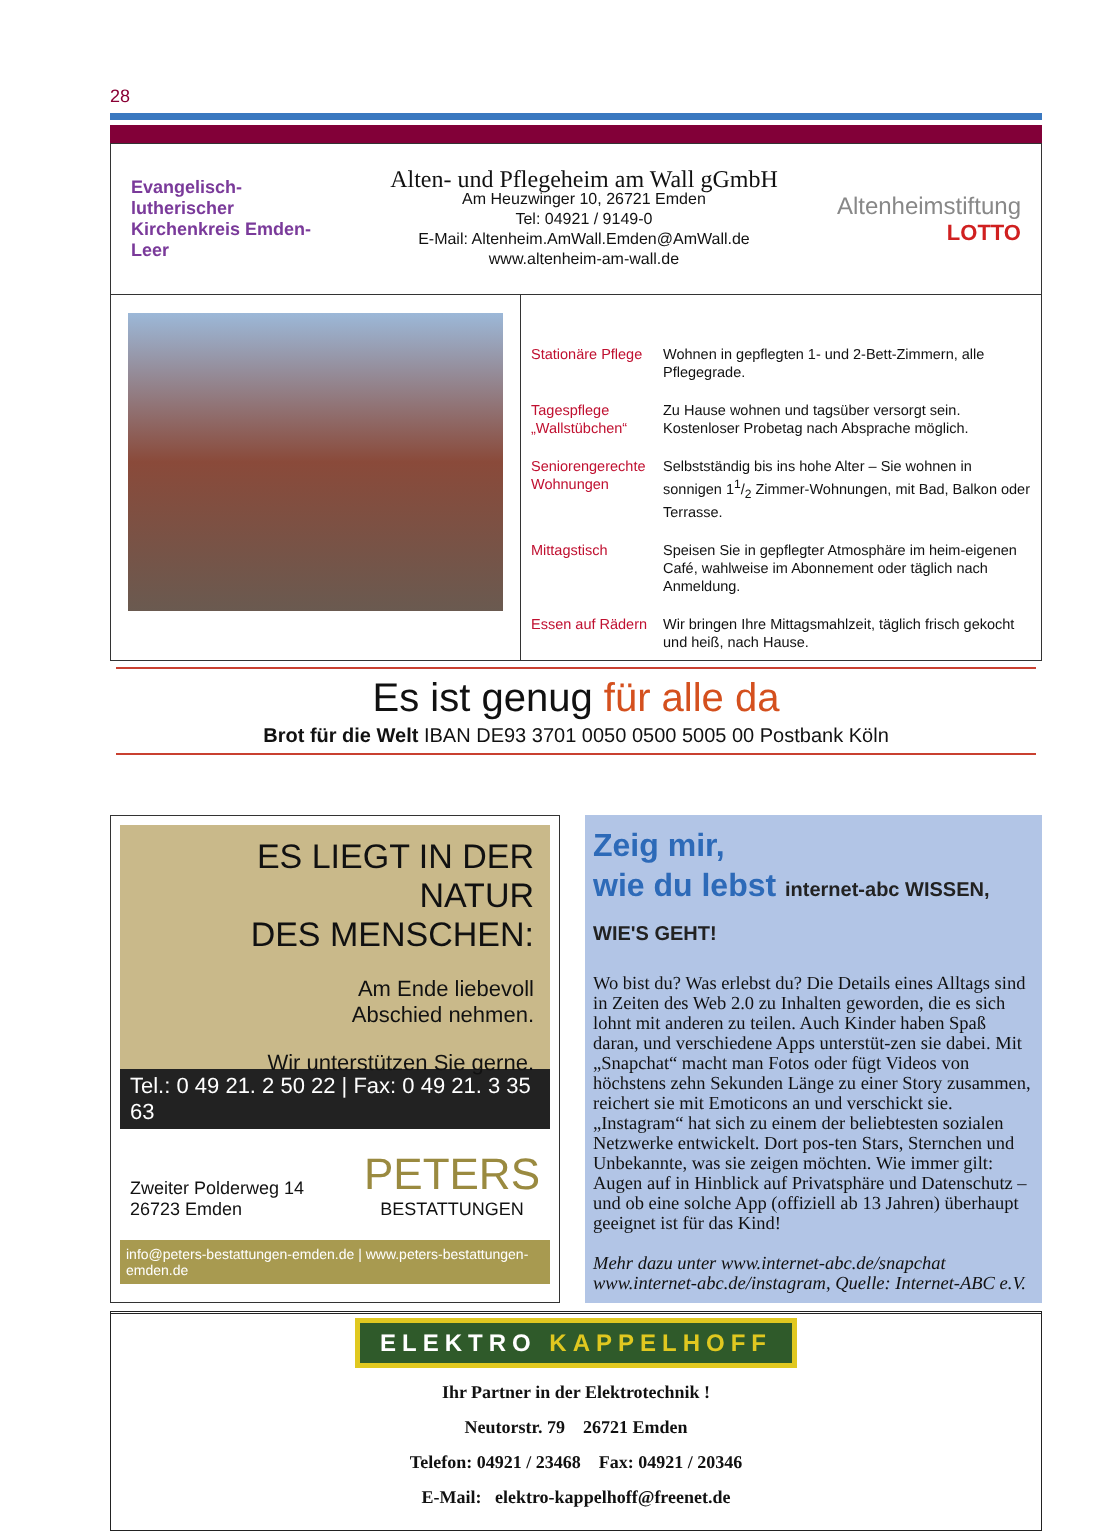28
Evangelisch-lutherischer Kirchenkreis Emden-Leer
Alten- und Pflegeheim am Wall gGmbH
Am Heuzwinger 10, 26721 Emden
Tel: 04921 / 9149-0
E-Mail: Altenheim.AmWall.Emden@AmWall.de
www.altenheim-am-wall.de
Altenheimstiftung
LOTTO
Stationäre Pflege Wohnen in gepflegten 1- und 2-Bett-Zimmern, alle Pflegegrade.
Tagespflege „Wallstübchen“Zu Hause wohnen und tagsüber versorgt sein. Kostenloser Probetag nach Absprache möglich.
Seniorengerechte Wohnungen Selbstständig bis ins hohe Alter – Sie wohnen in sonnigen 11/2 Zimmer-Wohnungen, mit Bad, Balkon oder Terrasse.
Mittagstisch Speisen Sie in gepflegter Atmosphäre im heim-eigenen Café, wahlweise im Abonnement oder täglich nach Anmeldung.
Essen auf Rädern Wir bringen Ihre Mittagsmahlzeit, täglich frisch gekocht und heiß, nach Hause.
Es ist genug für alle da
Brot für die Welt IBAN DE93 3701 0050 0500 5005 00 Postbank Köln
ES LIEGT IN DER NATUR
DES MENSCHEN:
Am Ende liebevoll
Abschied nehmen.
Wir unterstützen Sie gerne.
Tel.: 0 49 21. 2 50 22 | Fax: 0 49 21. 3 35 63
Zweiter Polderweg 14
26723 Emden
PETERS
BESTATTUNGEN
info@peters-bestattungen-emden.de | www.peters-bestattungen-emden.de
Zeig mir,
wie du lebst internet-abc WISSEN, WIE'S GEHT!
Wo bist du? Was erlebst du? Die Details eines Alltags sind in Zeiten des Web 2.0 zu Inhalten geworden, die es sich lohnt mit anderen zu teilen. Auch Kinder haben Spaß daran, und verschiedene Apps unterstüt-zen sie dabei. Mit „Snapchat“ macht man Fotos oder fügt Videos von höchstens zehn Sekunden Länge zu einer Story zusammen, reichert sie mit Emoticons an und verschickt sie. „Instagram“ hat sich zu einem der beliebtesten sozialen Netzwerke entwickelt. Dort pos-ten Stars, Sternchen und Unbekannte, was sie zeigen möchten. Wie immer gilt: Augen auf in Hinblick auf Privatsphäre und Datenschutz – und ob eine solche App (offiziell ab 13 Jahren) überhaupt geeignet ist für das Kind!
Mehr dazu unter www.internet-abc.de/snapchat www.internet-abc.de/instagram, Quelle: Internet-ABC e.V.
ELEKTRO KAPPELHOFF
Ihr Partner in der Elektrotechnik !
Neutorstr. 79 26721 Emden
Telefon: 04921 / 23468 Fax: 04921 / 20346
E-Mail: elektro-kappelhoff@freenet.de